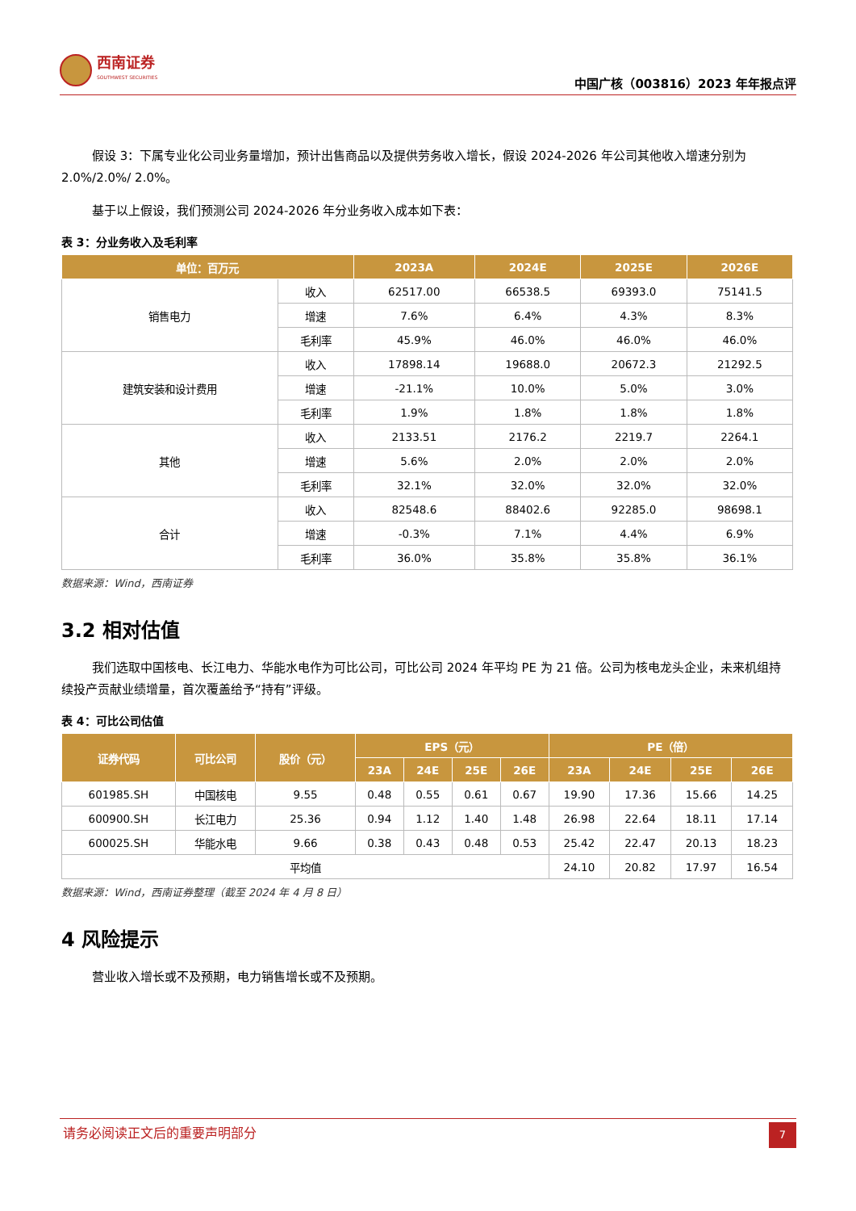西南证券
SOUTHWEST SECURITIES
中国广核（003816）2023 年年报点评
假设 3：下属专业化公司业务量增加，预计出售商品以及提供劳务收入增长，假设 2024-2026 年公司其他收入增速分别为 2.0%/2.0%/ 2.0%。
基于以上假设，我们预测公司 2024-2026 年分业务收入成本如下表：
表 3：分业务收入及毛利率
| 单位：百万元 | | 2023A | 2024E | 2025E | 2026E |
| --- | --- | --- | --- | --- | --- |
| 销售电力 | 收入 | 62517.00 | 66538.5 | 69393.0 | 75141.5 |
| | 增速 | 7.6% | 6.4% | 4.3% | 8.3% |
| | 毛利率 | 45.9% | 46.0% | 46.0% | 46.0% |
| 建筑安装和设计费用 | 收入 | 17898.14 | 19688.0 | 20672.3 | 21292.5 |
| | 增速 | -21.1% | 10.0% | 5.0% | 3.0% |
| | 毛利率 | 1.9% | 1.8% | 1.8% | 1.8% |
| 其他 | 收入 | 2133.51 | 2176.2 | 2219.7 | 2264.1 |
| | 增速 | 5.6% | 2.0% | 2.0% | 2.0% |
| | 毛利率 | 32.1% | 32.0% | 32.0% | 32.0% |
| 合计 | 收入 | 82548.6 | 88402.6 | 92285.0 | 98698.1 |
| | 增速 | -0.3% | 7.1% | 4.4% | 6.9% |
| | 毛利率 | 36.0% | 35.8% | 35.8% | 36.1% |
数据来源：Wind，西南证券
3.2 相对估值
我们选取中国核电、长江电力、华能水电作为可比公司，可比公司 2024 年平均 PE 为 21 倍。公司为核电龙头企业，未来机组持续投产贡献业绩增量，首次覆盖给予“持有”评级。
表 4：可比公司估值
| 证券代码 | 可比公司 | 股价（元） | EPS（元） | | | | PE（倍） | | | |
| --- | --- | --- | --- | --- | --- | --- | --- | --- | --- | --- |
| | | | 23A | 24E | 25E | 26E | 23A | 24E | 25E | 26E |
| 601985.SH | 中国核电 | 9.55 | 0.48 | 0.55 | 0.61 | 0.67 | 19.90 | 17.36 | 15.66 | 14.25 |
| 600900.SH | 长江电力 | 25.36 | 0.94 | 1.12 | 1.40 | 1.48 | 26.98 | 22.64 | 18.11 | 17.14 |
| 600025.SH | 华能水电 | 9.66 | 0.38 | 0.43 | 0.48 | 0.53 | 25.42 | 22.47 | 20.13 | 18.23 |
| 平均值 | | | | | | | 24.10 | 20.82 | 17.97 | 16.54 |
数据来源：Wind，西南证券整理（截至 2024 年 4 月 8 日）
4 风险提示
营业收入增长或不及预期，电力销售增长或不及预期。
请务必阅读正文后的重要声明部分
7